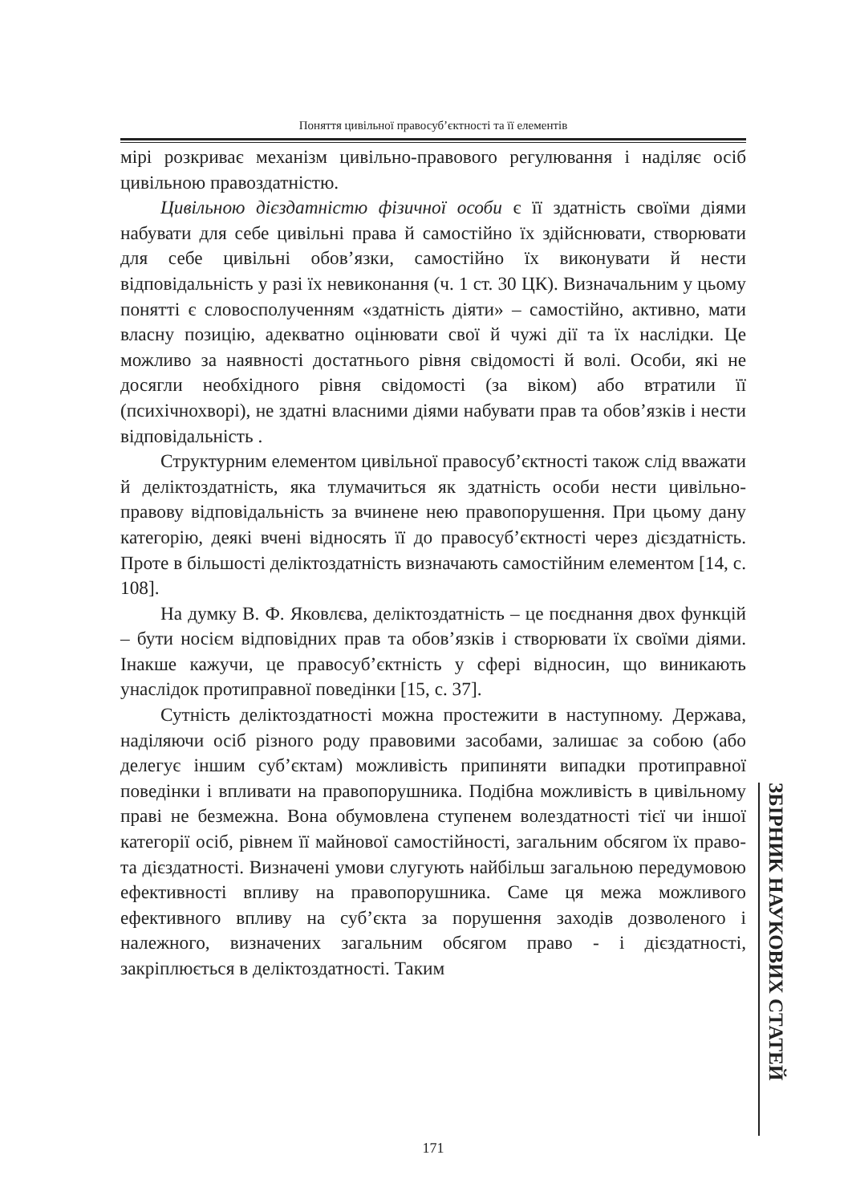Поняття цивільної правосуб’єктності та її елементів
мірі розкриває механізм цивільно-правового регулювання і наділяє осіб цивільною правоздатністю.
Цивільною дієздатністю фізичної особи є її здатність своїми діями набувати для себе цивільні права й самостійно їх здійснювати, створювати для себе цивільні обов’язки, самостійно їх виконувати й нести відповідальність у разі їх невиконання (ч. 1 ст. 30 ЦК). Визначальним у цьому понятті є словосполученням «здатність діяти» – самостійно, активно, мати власну позицію, адекватно оцінювати свої й чужі дії та їх наслідки. Це можливо за наявності достатнього рівня свідомості й волі. Особи, які не досягли необхідного рівня свідомості (за віком) або втратили її (психічнохворі), не здатні власними діями набувати прав та обов’язків і нести відповідальність .
Структурним елементом цивільної правосуб’єктності також слід вважати й деліктоздатність, яка тлумачиться як здатність особи нести цивільно-правову відповідальність за вчинене нею правопорушення. При цьому дану категорію, деякі вчені відносять її до правосуб’єктності через дієздатність. Проте в більшості деліктоздатність визначають самостійним елементом [14, с. 108].
На думку В. Ф. Яковлєва, деліктоздатність – це поєднання двох функцій – бути носієм відповідних прав та обов’язків і створювати їх своїми діями. Інакше кажучи, це правосуб’єктність у сфері відносин, що виникають унаслідок протиправної поведінки [15, с. 37].
Сутність деліктоздатності можна простежити в наступному. Держава, наділяючи осіб різного роду правовими засобами, залишає за собою (або делегує іншим суб’єктам) можливість припиняти випадки протиправної поведінки і впливати на правопорушника. Подібна можливість в цивільному праві не безмежна. Вона обумовлена ступенем волездатності тієї чи іншої категорії осіб, рівнем її майнової самостійності, загальним обсягом їх право-та дієздатності. Визначені умови слугують найбільш загальною передумовою ефективності впливу на правопорушника. Саме ця межа можливого ефективного впливу на суб’єкта за порушення заходів дозволеного і належного, визначених загальним обсягом право - і дієздатності, закріплюється в деліктоздатності. Таким
ЗБІРНИК НАУКОВИХ СТАТЕЙ
171